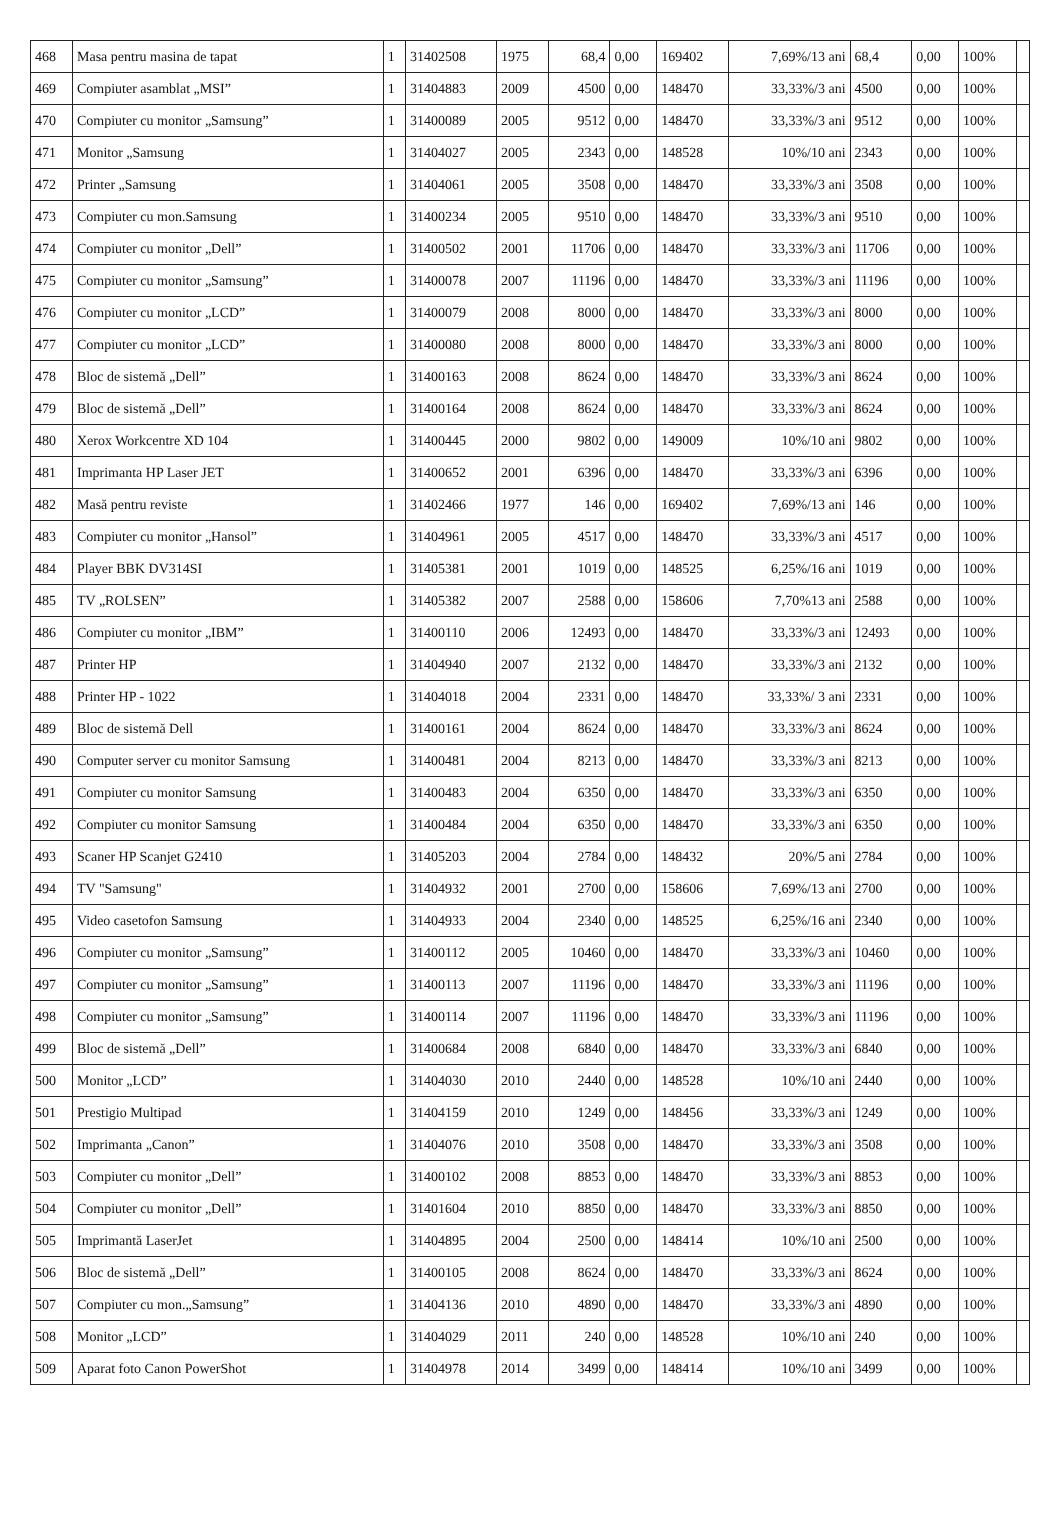| 468 | Masa pentru masina de tapat | 1 | 31402508 | 1975 | 68,4 | 0,00 | 169402 | 7,69%/13 ani | 68,4 | 0,00 | 100% | |
| 469 | Compiuter asamblat „MSI” | 1 | 31404883 | 2009 | 4500 | 0,00 | 148470 | 33,33%/3 ani | 4500 | 0,00 | 100% | |
| 470 | Compiuter cu monitor „Samsung” | 1 | 31400089 | 2005 | 9512 | 0,00 | 148470 | 33,33%/3 ani | 9512 | 0,00 | 100% | |
| 471 | Monitor „Samsung | 1 | 31404027 | 2005 | 2343 | 0,00 | 148528 | 10%/10 ani | 2343 | 0,00 | 100% | |
| 472 | Printer „Samsung | 1 | 31404061 | 2005 | 3508 | 0,00 | 148470 | 33,33%/3 ani | 3508 | 0,00 | 100% | |
| 473 | Compiuter cu mon.Samsung | 1 | 31400234 | 2005 | 9510 | 0,00 | 148470 | 33,33%/3 ani | 9510 | 0,00 | 100% | |
| 474 | Compiuter cu monitor „Dell” | 1 | 31400502 | 2001 | 11706 | 0,00 | 148470 | 33,33%/3 ani | 11706 | 0,00 | 100% | |
| 475 | Compiuter cu monitor „Samsung” | 1 | 31400078 | 2007 | 11196 | 0,00 | 148470 | 33,33%/3 ani | 11196 | 0,00 | 100% | |
| 476 | Compiuter cu monitor „LCD” | 1 | 31400079 | 2008 | 8000 | 0,00 | 148470 | 33,33%/3 ani | 8000 | 0,00 | 100% | |
| 477 | Compiuter cu monitor „LCD” | 1 | 31400080 | 2008 | 8000 | 0,00 | 148470 | 33,33%/3 ani | 8000 | 0,00 | 100% | |
| 478 | Bloc de sistemă „Dell” | 1 | 31400163 | 2008 | 8624 | 0,00 | 148470 | 33,33%/3 ani | 8624 | 0,00 | 100% | |
| 479 | Bloc de sistemă „Dell” | 1 | 31400164 | 2008 | 8624 | 0,00 | 148470 | 33,33%/3 ani | 8624 | 0,00 | 100% | |
| 480 | Xerox Workcentre XD 104 | 1 | 31400445 | 2000 | 9802 | 0,00 | 149009 | 10%/10 ani | 9802 | 0,00 | 100% | |
| 481 | Imprimanta HP Laser JET | 1 | 31400652 | 2001 | 6396 | 0,00 | 148470 | 33,33%/3 ani | 6396 | 0,00 | 100% | |
| 482 | Masă pentru reviste | 1 | 31402466 | 1977 | 146 | 0,00 | 169402 | 7,69%/13 ani | 146 | 0,00 | 100% | |
| 483 | Compiuter cu monitor „Hansol” | 1 | 31404961 | 2005 | 4517 | 0,00 | 148470 | 33,33%/3 ani | 4517 | 0,00 | 100% | |
| 484 | Player BBK DV314SI | 1 | 31405381 | 2001 | 1019 | 0,00 | 148525 | 6,25%/16 ani | 1019 | 0,00 | 100% | |
| 485 | TV „ROLSEN” | 1 | 31405382 | 2007 | 2588 | 0,00 | 158606 | 7,70%13 ani | 2588 | 0,00 | 100% | |
| 486 | Compiuter cu monitor „IBM” | 1 | 31400110 | 2006 | 12493 | 0,00 | 148470 | 33,33%/3 ani | 12493 | 0,00 | 100% | |
| 487 | Printer HP | 1 | 31404940 | 2007 | 2132 | 0,00 | 148470 | 33,33%/3 ani | 2132 | 0,00 | 100% | |
| 488 | Printer HP - 1022 | 1 | 31404018 | 2004 | 2331 | 0,00 | 148470 | 33,33%/ 3 ani | 2331 | 0,00 | 100% | |
| 489 | Bloc de sistemă Dell | 1 | 31400161 | 2004 | 8624 | 0,00 | 148470 | 33,33%/3 ani | 8624 | 0,00 | 100% | |
| 490 | Computer server cu monitor Samsung | 1 | 31400481 | 2004 | 8213 | 0,00 | 148470 | 33,33%/3 ani | 8213 | 0,00 | 100% | |
| 491 | Compiuter cu monitor Samsung | 1 | 31400483 | 2004 | 6350 | 0,00 | 148470 | 33,33%/3 ani | 6350 | 0,00 | 100% | |
| 492 | Compiuter cu monitor Samsung | 1 | 31400484 | 2004 | 6350 | 0,00 | 148470 | 33,33%/3 ani | 6350 | 0,00 | 100% | |
| 493 | Scaner HP Scanjet G2410 | 1 | 31405203 | 2004 | 2784 | 0,00 | 148432 | 20%/5 ani | 2784 | 0,00 | 100% | |
| 494 | TV "Samsung" | 1 | 31404932 | 2001 | 2700 | 0,00 | 158606 | 7,69%/13 ani | 2700 | 0,00 | 100% | |
| 495 | Video casetofon Samsung | 1 | 31404933 | 2004 | 2340 | 0,00 | 148525 | 6,25%/16 ani | 2340 | 0,00 | 100% | |
| 496 | Compiuter cu monitor „Samsung” | 1 | 31400112 | 2005 | 10460 | 0,00 | 148470 | 33,33%/3 ani | 10460 | 0,00 | 100% | |
| 497 | Compiuter cu monitor „Samsung” | 1 | 31400113 | 2007 | 11196 | 0,00 | 148470 | 33,33%/3 ani | 11196 | 0,00 | 100% | |
| 498 | Compiuter cu monitor „Samsung” | 1 | 31400114 | 2007 | 11196 | 0,00 | 148470 | 33,33%/3 ani | 11196 | 0,00 | 100% | |
| 499 | Bloc de sistemă „Dell” | 1 | 31400684 | 2008 | 6840 | 0,00 | 148470 | 33,33%/3 ani | 6840 | 0,00 | 100% | |
| 500 | Monitor „LCD” | 1 | 31404030 | 2010 | 2440 | 0,00 | 148528 | 10%/10 ani | 2440 | 0,00 | 100% | |
| 501 | Prestigio Multipad | 1 | 31404159 | 2010 | 1249 | 0,00 | 148456 | 33,33%/3 ani | 1249 | 0,00 | 100% | |
| 502 | Imprimanta „Canon” | 1 | 31404076 | 2010 | 3508 | 0,00 | 148470 | 33,33%/3 ani | 3508 | 0,00 | 100% | |
| 503 | Compiuter cu monitor „Dell” | 1 | 31400102 | 2008 | 8853 | 0,00 | 148470 | 33,33%/3 ani | 8853 | 0,00 | 100% | |
| 504 | Compiuter cu monitor „Dell” | 1 | 31401604 | 2010 | 8850 | 0,00 | 148470 | 33,33%/3 ani | 8850 | 0,00 | 100% | |
| 505 | Imprimantă LaserJet | 1 | 31404895 | 2004 | 2500 | 0,00 | 148414 | 10%/10 ani | 2500 | 0,00 | 100% | |
| 506 | Bloc de sistemă „Dell” | 1 | 31400105 | 2008 | 8624 | 0,00 | 148470 | 33,33%/3 ani | 8624 | 0,00 | 100% | |
| 507 | Compiuter cu mon.„Samsung” | 1 | 31404136 | 2010 | 4890 | 0,00 | 148470 | 33,33%/3 ani | 4890 | 0,00 | 100% | |
| 508 | Monitor „LCD” | 1 | 31404029 | 2011 | 240 | 0,00 | 148528 | 10%/10 ani | 240 | 0,00 | 100% | |
| 509 | Aparat foto Canon PowerShot | 1 | 31404978 | 2014 | 3499 | 0,00 | 148414 | 10%/10 ani | 3499 | 0,00 | 100% | |